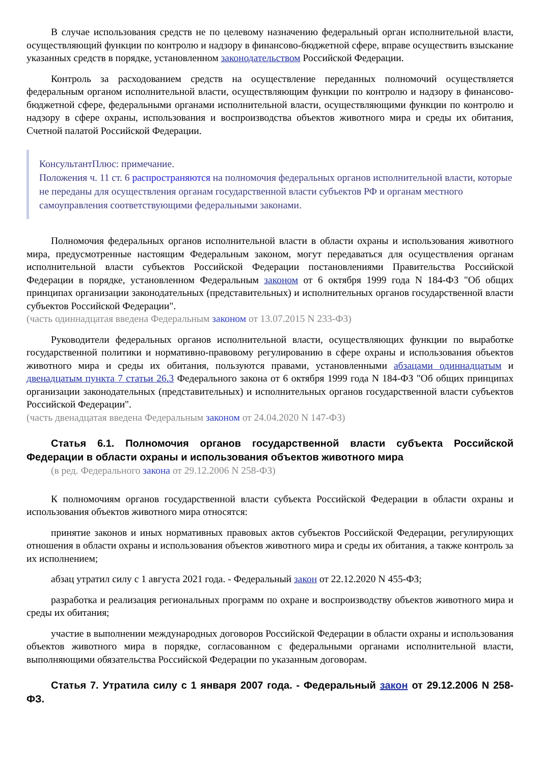В случае использования средств не по целевому назначению федеральный орган исполнительной власти, осуществляющий функции по контролю и надзору в финансово-бюджетной сфере, вправе осуществить взыскание указанных средств в порядке, установленном законодательством Российской Федерации.
Контроль за расходованием средств на осуществление переданных полномочий осуществляется федеральным органом исполнительной власти, осуществляющим функции по контролю и надзору в финансово-бюджетной сфере, федеральными органами исполнительной власти, осуществляющими функции по контролю и надзору в сфере охраны, использования и воспроизводства объектов животного мира и среды их обитания, Счетной палатой Российской Федерации.
КонсультантПлюс: примечание.
Положения ч. 11 ст. 6 распространяются на полномочия федеральных органов исполнительной власти, которые не переданы для осуществления органам государственной власти субъектов РФ и органам местного самоуправления соответствующими федеральными законами.
Полномочия федеральных органов исполнительной власти в области охраны и использования животного мира, предусмотренные настоящим Федеральным законом, могут передаваться для осуществления органам исполнительной власти субъектов Российской Федерации постановлениями Правительства Российской Федерации в порядке, установленном Федеральным законом от 6 октября 1999 года N 184-ФЗ "Об общих принципах организации законодательных (представительных) и исполнительных органов государственной власти субъектов Российской Федерации".
(часть одиннадцатая введена Федеральным законом от 13.07.2015 N 233-ФЗ)
Руководители федеральных органов исполнительной власти, осуществляющих функции по выработке государственной политики и нормативно-правовому регулированию в сфере охраны и использования объектов животного мира и среды их обитания, пользуются правами, установленными абзацами одиннадцатым и двенадцатым пункта 7 статьи 26.3 Федерального закона от 6 октября 1999 года N 184-ФЗ "Об общих принципах организации законодательных (представительных) и исполнительных органов государственной власти субъектов Российской Федерации".
(часть двенадцатая введена Федеральным законом от 24.04.2020 N 147-ФЗ)
Статья 6.1. Полномочия органов государственной власти субъекта Российской Федерации в области охраны и использования объектов животного мира
(в ред. Федерального закона от 29.12.2006 N 258-ФЗ)
К полномочиям органов государственной власти субъекта Российской Федерации в области охраны и использования объектов животного мира относятся:
принятие законов и иных нормативных правовых актов субъектов Российской Федерации, регулирующих отношения в области охраны и использования объектов животного мира и среды их обитания, а также контроль за их исполнением;
абзац утратил силу с 1 августа 2021 года. - Федеральный закон от 22.12.2020 N 455-ФЗ;
разработка и реализация региональных программ по охране и воспроизводству объектов животного мира и среды их обитания;
участие в выполнении международных договоров Российской Федерации в области охраны и использования объектов животного мира в порядке, согласованном с федеральными органами исполнительной власти, выполняющими обязательства Российской Федерации по указанным договорам.
Статья 7. Утратила силу с 1 января 2007 года. - Федеральный закон от 29.12.2006 N 258-ФЗ.